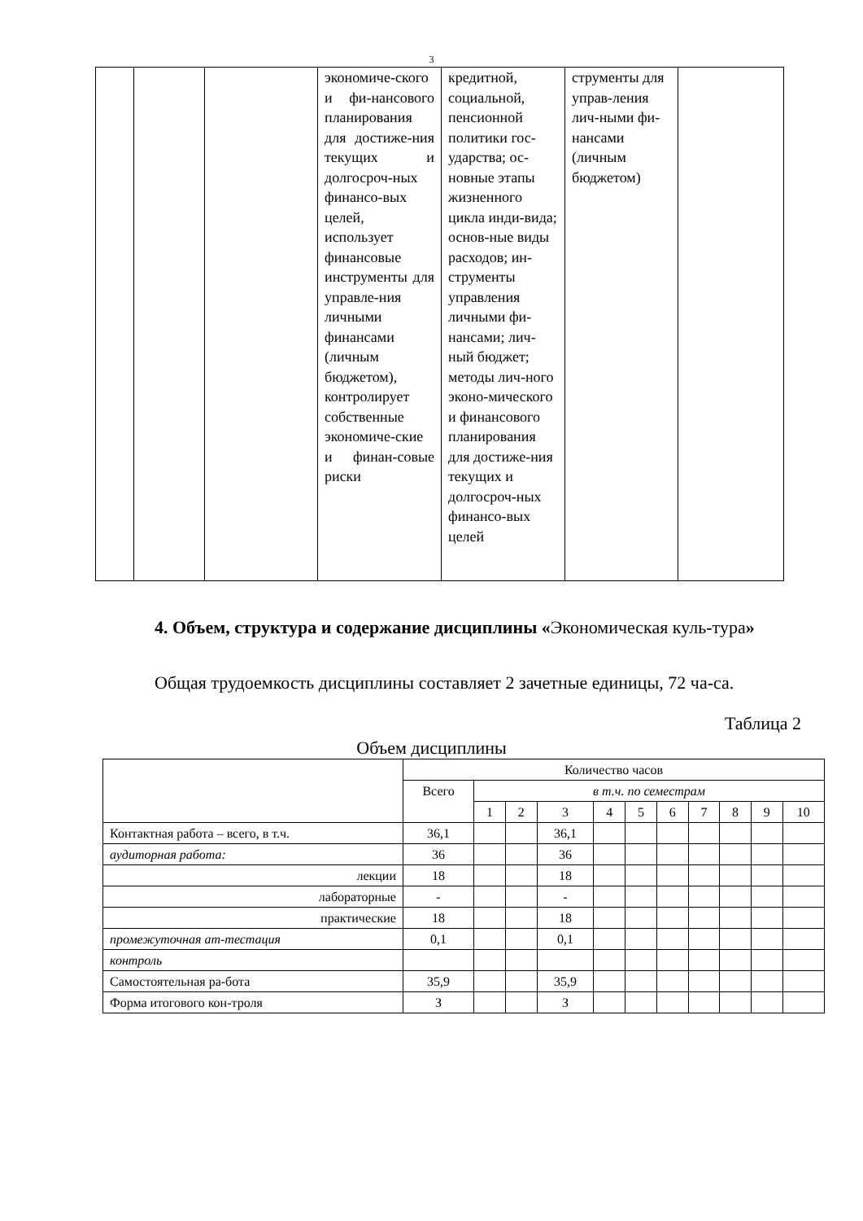3
| | | | экономиче-ского и фи-нансового планирования для достиже-ния текущих и долгосроч-ных финансо-вых целей, использует финансовые инструменты для управле-ния личными финансами (личным бюджетом), контролирует собственные экономиче-ские и финан-совые риски | кредитной, социальной, пенсионной политики гос-ударства; ос-новные этапы жизненного цикла инди-вида; основ-ные виды расходов; ин-струменты управления личными фи-нансами; лич-ный бюджет; методы лич-ного эконо-мического и финансового планирования для достиже-ния текущих и долгосроч-ных финансо-вых целей | струменты для управ-ления лич-ными фи-нансами (личным бюджетом) | |
4. Объем, структура и содержание дисциплины «Экономическая куль-тура»
Общая трудоемкость дисциплины составляет 2 зачетные единицы, 72 ча-са.
Таблица 2
Объем дисциплины
| | Количество часов | | | | | | | | | | |
| | Всего | в т.ч. по семестрам | | | | | | | | | |
| | | 1 | 2 | 3 | 4 | 5 | 6 | 7 | 8 | 9 | 10 |
| Контактная работа – всего, в т.ч. | 36,1 | | | 36,1 | | | | | | | |
| аудиторная работа: | 36 | | | 36 | | | | | | | |
| лекции | 18 | | | 18 | | | | | | | |
| лабораторные | - | | | - | | | | | | | |
| практические | 18 | | | 18 | | | | | | | |
| промежуточная ат-тестация | 0,1 | | | 0,1 | | | | | | | |
| контроль | | | | | | | | | | | |
| Самостоятельная ра-бота | 35,9 | | | 35,9 | | | | | | | |
| Форма итогового кон-троля | З | | | З | | | | | | | |